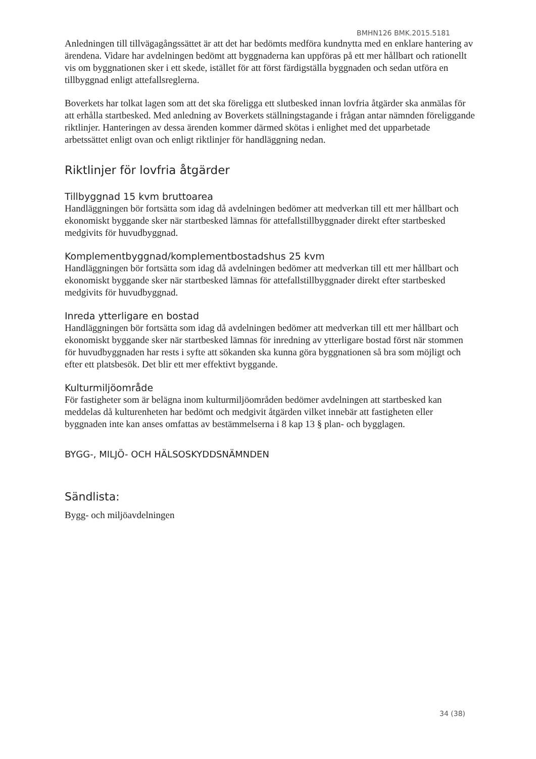BMHN126 BMK.2015.5181
Anledningen till tillvägagångssättet är att det har bedömts medföra kundnytta med en enklare hantering av ärendena. Vidare har avdelningen bedömt att byggnaderna kan uppföras på ett mer hållbart och rationellt vis om byggnationen sker i ett skede, istället för att först färdigställa byggnaden och sedan utföra en tillbyggnad enligt attefallsreglerna.
Boverkets har tolkat lagen som att det ska föreligga ett slutbesked innan lovfria åtgärder ska anmälas för att erhålla startbesked. Med anledning av Boverkets ställningstagande i frågan antar nämnden föreliggande riktlinjer. Hanteringen av dessa ärenden kommer därmed skötas i enlighet med det upparbetade arbetssättet enligt ovan och enligt riktlinjer för handläggning nedan.
Riktlinjer för lovfria åtgärder
Tillbyggnad 15 kvm bruttoarea
Handläggningen bör fortsätta som idag då avdelningen bedömer att medverkan till ett mer hållbart och ekonomiskt byggande sker när startbesked lämnas för attefallstillbyggnader direkt efter startbesked medgivits för huvudbyggnad.
Komplementbyggnad/komplementbostadshus 25 kvm
Handläggningen bör fortsätta som idag då avdelningen bedömer att medverkan till ett mer hållbart och ekonomiskt byggande sker när startbesked lämnas för attefallstillbyggnader direkt efter startbesked medgivits för huvudbyggnad.
Inreda ytterligare en bostad
Handläggningen bör fortsätta som idag då avdelningen bedömer att medverkan till ett mer hållbart och ekonomiskt byggande sker när startbesked lämnas för inredning av ytterligare bostad först när stommen för huvudbyggnaden har rests i syfte att sökanden ska kunna göra byggnationen så bra som möjligt och efter ett platsbesök. Det blir ett mer effektivt byggande.
Kulturmiljöområde
För fastigheter som är belägna inom kulturmiljöområden bedömer avdelningen att startbesked kan meddelas då kulturenheten har bedömt och medgivit åtgärden vilket innebär att fastigheten eller byggnaden inte kan anses omfattas av bestämmelserna i 8 kap 13 § plan- och bygglagen.
BYGG-, MILJÖ- OCH HÄLSOSKYDDSNÄMNDEN
Sändlista:
Bygg- och miljöavdelningen
34 (38)